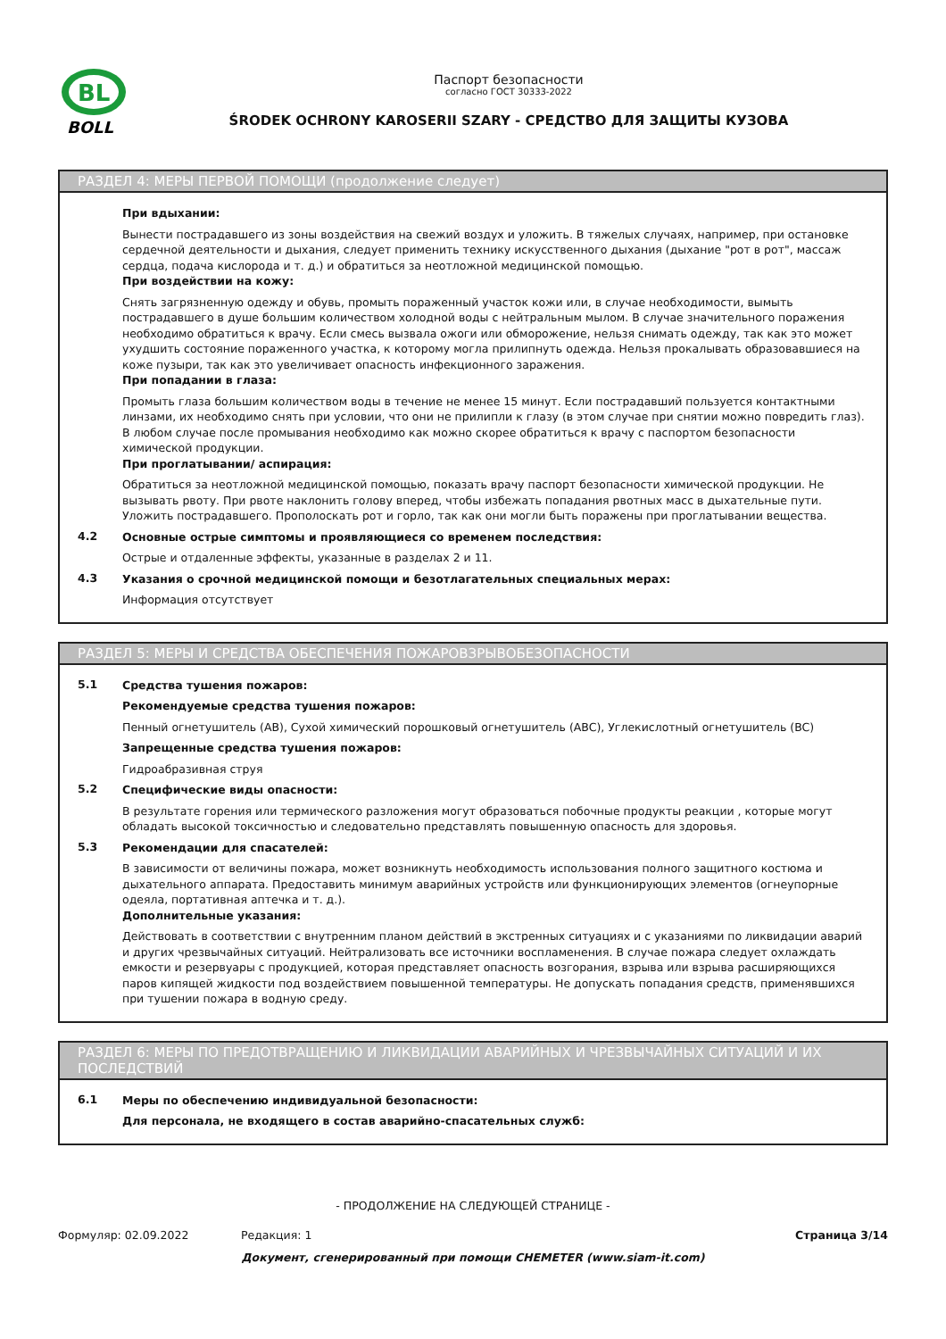BL
BOLL
Паспорт безопасности
согласно ГОСТ 30333-2022
ŚRODEK OCHRONY KAROSERII SZARY - СРЕДСТВО ДЛЯ ЗАЩИТЫ КУЗОВА
РАЗДЕЛ 4: МЕРЫ ПЕРВОЙ ПОМОЩИ (продолжение следует)
При вдыхании:
Вынести пострадавшего из зоны воздействия на свежий воздух и уложить. В тяжелых случаях, например, при остановке сердечной деятельности и дыхания, следует применить технику искусственного дыхания (дыхание "рот в рот", массаж сердца, подача кислорода и т. д.) и обратиться за неотложной медицинской помощью.
При воздействии на кожу:
Снять загрязненную одежду и обувь, промыть пораженный участок кожи или, в случае необходимости, вымыть пострадавшего в душе большим количеством холодной воды с нейтральным мылом. В случае значительного поражения необходимо обратиться к врачу. Если смесь вызвала ожоги или обморожение, нельзя снимать одежду, так как это может ухудшить состояние пораженного участка, к которому могла прилипнуть одежда. Нельзя прокалывать образовавшиеся на коже пузыри, так как это увеличивает опасность инфекционного заражения.
При попадании в глаза:
Промыть глаза большим количеством воды в течение не менее 15 минут. Если пострадавший пользуется контактными линзами, их необходимо снять при условии, что они не прилипли к глазу (в этом случае при снятии можно повредить глаз). В любом случае после промывания необходимо как можно скорее обратиться к врачу с паспортом безопасности химической продукции.
При проглатывании/ аспирация:
Обратиться за неотложной медицинской помощью, показать врачу паспорт безопасности химической продукции. Не вызывать рвоту. При рвоте наклонить голову вперед, чтобы избежать попадания рвотных масс в дыхательные пути. Уложить пострадавшего. Прополоскать рот и горло, так как они могли быть поражены при проглатывании вещества.
4.2
Основные острые симптомы и проявляющиеся со временем последствия:
Острые и отдаленные эффекты, указанные в разделах 2 и 11.
4.3
Указания о срочной медицинской помощи и безотлагательных специальных мерах:
Информация отсутствует
РАЗДЕЛ 5: МЕРЫ И СРЕДСТВА ОБЕСПЕЧЕНИЯ ПОЖАРОВЗРЫВОБЕЗОПАСНОСТИ
5.1
Средства тушения пожаров:
Рекомендуемые средства тушения пожаров:
Пенный огнетушитель (AB), Сухой химический порошковый огнетушитель (ABC), Углекислотный огнетушитель (BC)
Запрещенные средства тушения пожаров:
Гидроабразивная струя
5.2
Специфические виды опасности:
В результате горения или термического разложения могут образоваться побочные продукты реакции , которые могут обладать высокой токсичностью и следовательно представлять повышенную опасность для здоровья.
5.3
Рекомендации для спасателей:
В зависимости от величины пожара, может возникнуть необходимость использования полного защитного костюма и дыхательного аппарата. Предоставить минимум аварийных устройств или функционирующих элементов (огнеупорные одеяла, портативная аптечка и т. д.).
Дополнительные указания:
Действовать в соответствии с внутренним планом действий в экстренных ситуациях и с указаниями по ликвидации аварий и других чрезвычайных ситуаций. Нейтрализовать все источники воспламенения. В случае пожара следует охлаждать емкости и резервуары с продукцией, которая представляет опасность возгорания, взрыва или взрыва расширяющихся паров кипящей жидкости под воздействием повышенной температуры. Не допускать попадания средств, применявшихся при тушении пожара в водную среду.
РАЗДЕЛ 6: МЕРЫ ПО ПРЕДОТВРАЩЕНИЮ И ЛИКВИДАЦИИ АВАРИЙНЫХ И ЧРЕЗВЫЧАЙНЫХ СИТУАЦИЙ И ИХ ПОСЛЕДСТВИЙ
6.1
Меры по обеспечению индивидуальной безопасности:
Для персонала, не входящего в состав аварийно-спасательных служб:
- ПРОДОЛЖЕНИЕ НА СЛЕДУЮЩЕЙ СТРАНИЦЕ -
Формуляр: 02.09.2022 Редакция: 1 Страница 3/14
Документ, сгенерированный при помощи CHEMETER (www.siam-it.com)